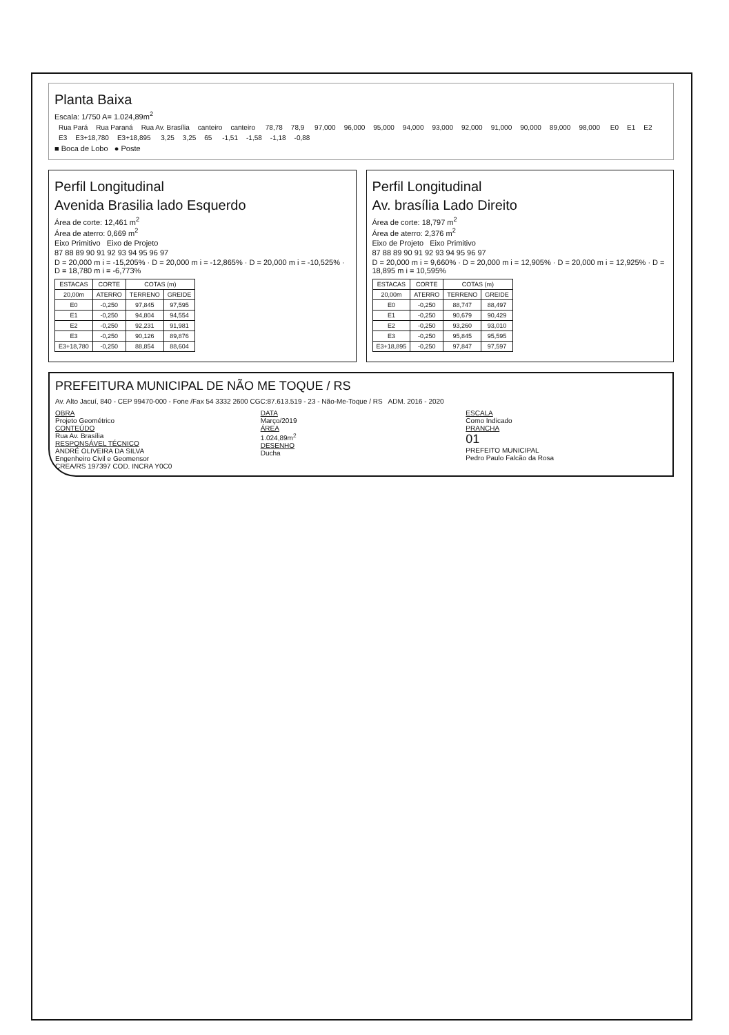Planta Baixa
Escala: 1/750 A= 1.024,89m<sup>2</sup>
Rua Pará Rua Paraná Rua Av. Brasília canteiro canteiro 78,78 78,9 97,000 96,000 95,000 94,000 93,000 92,000 91,000 90,000 89,000 98,000 E0 E1 E2 E3 E3+18,780 E3+18,895 3,25 3,25 65 -1,51 -1,58 -1,18 -0,88
■ Boca de Lobo ● Poste
Perfil Longitudinal
Avenida Brasilia lado Esquerdo
Área de corte: 12,461 m<sup>2</sup>
Área de aterro: 0,669 m<sup>2</sup>
Eixo Primitivo Eixo de Projeto
87 88 89 90 91 92 93 94 95 96 97
D = 20,000 m i = -15,205% · D = 20,000 m i = -12,865% · D = 20,000 m i = -10,525% · D = 18,780 m i = -6,773%
| ESTACAS | CORTE | COTAS (m) | |
| --- | --- | --- | --- |
| 20,00m | ATERRO | TERRENO | GREIDE |
| E0 | -0,250 | 97,845 | 97,595 |
| E1 | -0,250 | 94,804 | 94,554 |
| E2 | -0,250 | 92,231 | 91,981 |
| E3 | -0,250 | 90,126 | 89,876 |
| E3+18,780 | -0,250 | 88,854 | 88,604 |
Perfil Longitudinal
Av. brasília Lado Direito
Área de corte: 18,797 m<sup>2</sup>
Área de aterro: 2,376 m<sup>2</sup>
Eixo de Projeto Eixo Primitivo
87 88 89 90 91 92 93 94 95 96 97
D = 20,000 m i = 9,660% · D = 20,000 m i = 12,905% · D = 20,000 m i = 12,925% · D = 18,895 m i = 10,595%
| ESTACAS | CORTE | COTAS (m) | |
| --- | --- | --- | --- |
| 20,00m | ATERRO | TERRENO | GREIDE |
| E0 | -0,250 | 88,747 | 88,497 |
| E1 | -0,250 | 90,679 | 90,429 |
| E2 | -0,250 | 93,260 | 93,010 |
| E3 | -0,250 | 95,845 | 95,595 |
| E3+18,895 | -0,250 | 97,847 | 97,597 |
PREFEITURA MUNICIPAL DE NÃO ME TOQUE / RS
Av. Alto Jacuí, 840 - CEP 99470-000 - Fone /Fax 54 3332 2600 CGC:87.613.519 - 23 - Não-Me-Toque / RS ADM. 2016 - 2020
OBRA
Projeto Geométrico
CONTEÚDO
Rua Av. Brasília
RESPONSÁVEL TÉCNICO
ANDRÉ OLIVEIRA DA SILVA
Engenheiro Civil e Geomensor
CREA/RS 197397 COD. INCRA Y0C0
DATA
Março/2019
ÁREA
1.024,89m<sup>2</sup>
DESENHO
Ducha
ESCALA
Como Indicado
PRANCHA
01
PREFEITO MUNICIPAL
Pedro Paulo Falcão da Rosa